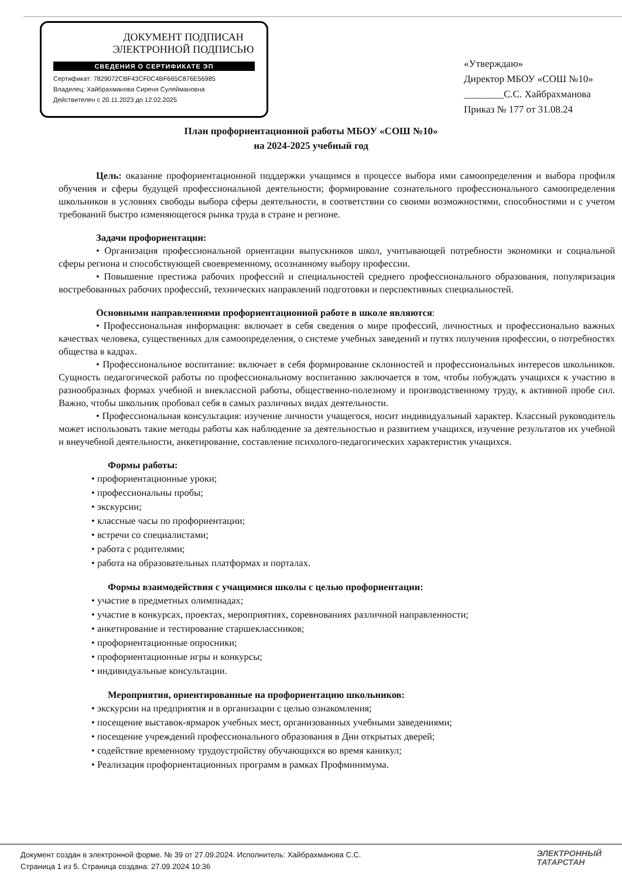ДОКУМЕНТ ПОДПИСАН
ЭЛЕКТРОННОЙ ПОДПИСЬЮ
СВЕДЕНИЯ О СЕРТИФИКАТЕ ЭП
Сертификат: 7829072CBF43CF0C4BF665C876E56985
Владелец: Хайбрахманова Сиреня Сулеймановна
Действителен с 20.11.2023 до 12.02.2025
«Утверждаю»
Директор МБОУ «СОШ №10»
________С.С. Хайбрахманова
Приказ № 177 от 31.08.24
План профориентационной работы МБОУ «СОШ №10»
на 2024-2025 учебный год
Цель: оказание профориентационной поддержки учащимся в процессе выбора ими самоопределения и выбора профиля обучения и сферы будущей профессиональной деятельности; формирование сознательного профессионального самоопределения школьников в условиях свободы выбора сферы деятельности, в соответствии со своими возможностями, способностями и с учетом требований быстро изменяющегося рынка труда в стране и регионе.
Задачи профориентации:
• Организация профессиональной ориентации выпускников школ, учитывающей потребности экономики и социальной сферы региона и способствующей своевременному, осознанному выбору профессии.
• Повышение престижа рабочих профессий и специальностей среднего профессионального образования, популяризация востребованных рабочих профессий, технических направлений подготовки и перспективных специальностей.
Основными направлениями профориентационной работе в школе являются:
• Профессиональная информация: включает в себя сведения о мире профессий, личностных и профессионально важных качествах человека, существенных для самоопределения, о системе учебных заведений и путях получения профессии, о потребностях общества в кадрах.
• Профессиональное воспитание: включает в себя формирование склонностей и профессиональных интересов школьников. Сущность педагогической работы по профессиональному воспитанию заключается в том, чтобы побуждать учащихся к участию в разнообразных формах учебной и внеклассной работы, общественно-полезному и производственному труду, к активной пробе сил. Важно, чтобы школьник пробовал себя в самых различных видах деятельности.
• Профессиональная консультация: изучение личности учащегося, носит индивидуальный характер. Классный руководитель может использовать такие методы работы как наблюдение за деятельностью и развитием учащихся, изучение результатов их учебной и внеучебной деятельности, анкетирование, составление психолого-педагогических характеристик учащихся.
Формы работы:
• профориентационные уроки;
• профессиональны пробы;
• экскурсии;
• классные часы по профориентации;
• встречи со специалистами;
• работа с родителями;
• работа на образовательных платформах и порталах.
Формы взаимодействия с учащимися школы с целью профориентации:
• участие в предметных олимпиадах;
• участие в конкурсах, проектах, мероприятиях, соревнованиях различной направленности;
• анкетирование и тестирование старшеклассников;
• профориентационные опросники;
• профориентационные игры и конкурсы;
• индивидуальные консультации.
Мероприятия, ориентированные на профориентацию школьников:
• экскурсии на предприятия и в организации с целью ознакомления;
• посещение выставок-ярмарок учебных мест, организованных учебными заведениями;
• посещение учреждений профессионального образования в Дни открытых дверей;
• содействие временному трудоустройству обучающихся во время каникул;
• Реализация профориентационных программ в рамках Профминимума.
Документ создан в электронной форме. № 39 от 27.09.2024. Исполнитель: Хайбрахманова С.С.
Страница 1 из 5. Страница создана: 27.09.2024 10:36
ЭЛЕКТРОННЫЙ
ТАТАРСТАН